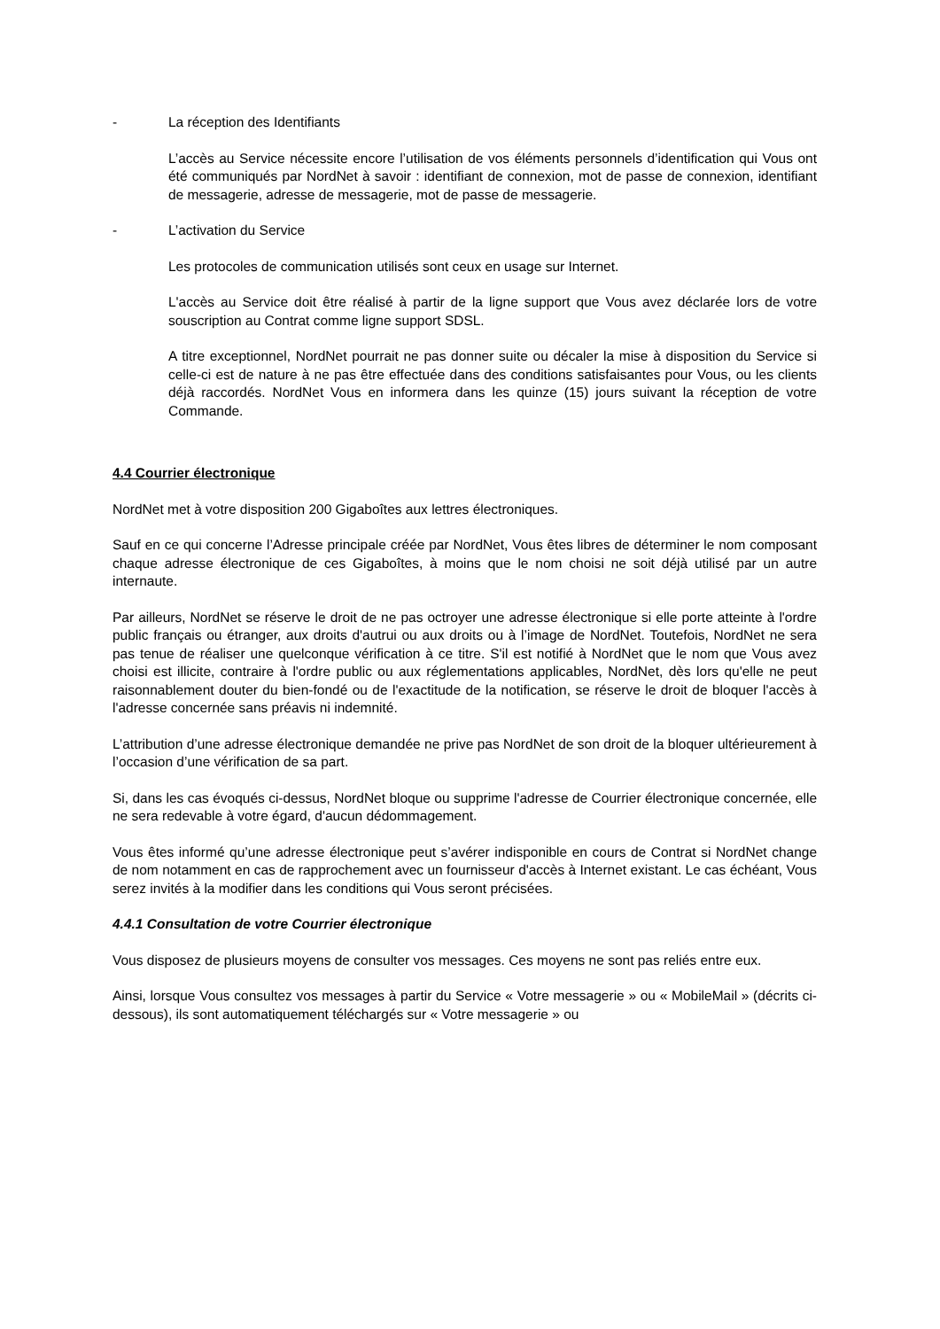- La réception des Identifiants
L’accès au Service nécessite encore l’utilisation de vos éléments personnels d’identification qui Vous ont été communiqués par NordNet à savoir : identifiant de connexion, mot de passe de connexion, identifiant de messagerie, adresse de messagerie, mot de passe de messagerie.
- L’activation du Service
Les protocoles de communication utilisés sont ceux en usage sur Internet.
L'accès au Service doit être réalisé à partir de la ligne support que Vous avez déclarée lors de votre souscription au Contrat comme ligne support SDSL.
A titre exceptionnel, NordNet pourrait ne pas donner suite ou décaler la mise à disposition du Service si celle-ci est de nature à ne pas être effectuée dans des conditions satisfaisantes pour Vous, ou les clients déjà raccordés. NordNet Vous en informera dans les quinze (15) jours suivant la réception de votre Commande.
4.4 Courrier électronique
NordNet met à votre disposition 200 Gigaboîtes aux lettres électroniques.
Sauf en ce qui concerne l’Adresse principale créée par NordNet, Vous êtes libres de déterminer le nom composant chaque adresse électronique de ces Gigaboîtes, à moins que le nom choisi ne soit déjà utilisé par un autre internaute.
Par ailleurs, NordNet se réserve le droit de ne pas octroyer une adresse électronique si elle porte atteinte à l'ordre public français ou étranger, aux droits d'autrui ou aux droits ou à l’image de NordNet. Toutefois, NordNet ne sera pas tenue de réaliser une quelconque vérification à ce titre. S'il est notifié à NordNet que le nom que Vous avez choisi est illicite, contraire à l'ordre public ou aux réglementations applicables, NordNet, dès lors qu'elle ne peut raisonnablement douter du bien-fondé ou de l'exactitude de la notification, se réserve le droit de bloquer l'accès à l'adresse concernée sans préavis ni indemnité.
L’attribution d’une adresse électronique demandée ne prive pas NordNet de son droit de la bloquer ultérieurement à l’occasion d’une vérification de sa part.
Si, dans les cas évoqués ci-dessus, NordNet bloque ou supprime l'adresse de Courrier électronique concernée, elle ne sera redevable à votre égard, d'aucun dédommagement.
Vous êtes informé qu’une adresse électronique peut s’avérer indisponible en cours de Contrat si NordNet change de nom notamment en cas de rapprochement avec un fournisseur d'accès à Internet existant. Le cas échéant, Vous serez invités à la modifier dans les conditions qui Vous seront précisées.
4.4.1 Consultation de votre Courrier électronique
Vous disposez de plusieurs moyens de consulter vos messages. Ces moyens ne sont pas reliés entre eux.
Ainsi, lorsque Vous consultez vos messages à partir du Service « Votre messagerie » ou « MobileMail » (décrits ci-dessous), ils sont automatiquement téléchargés sur « Votre messagerie » ou